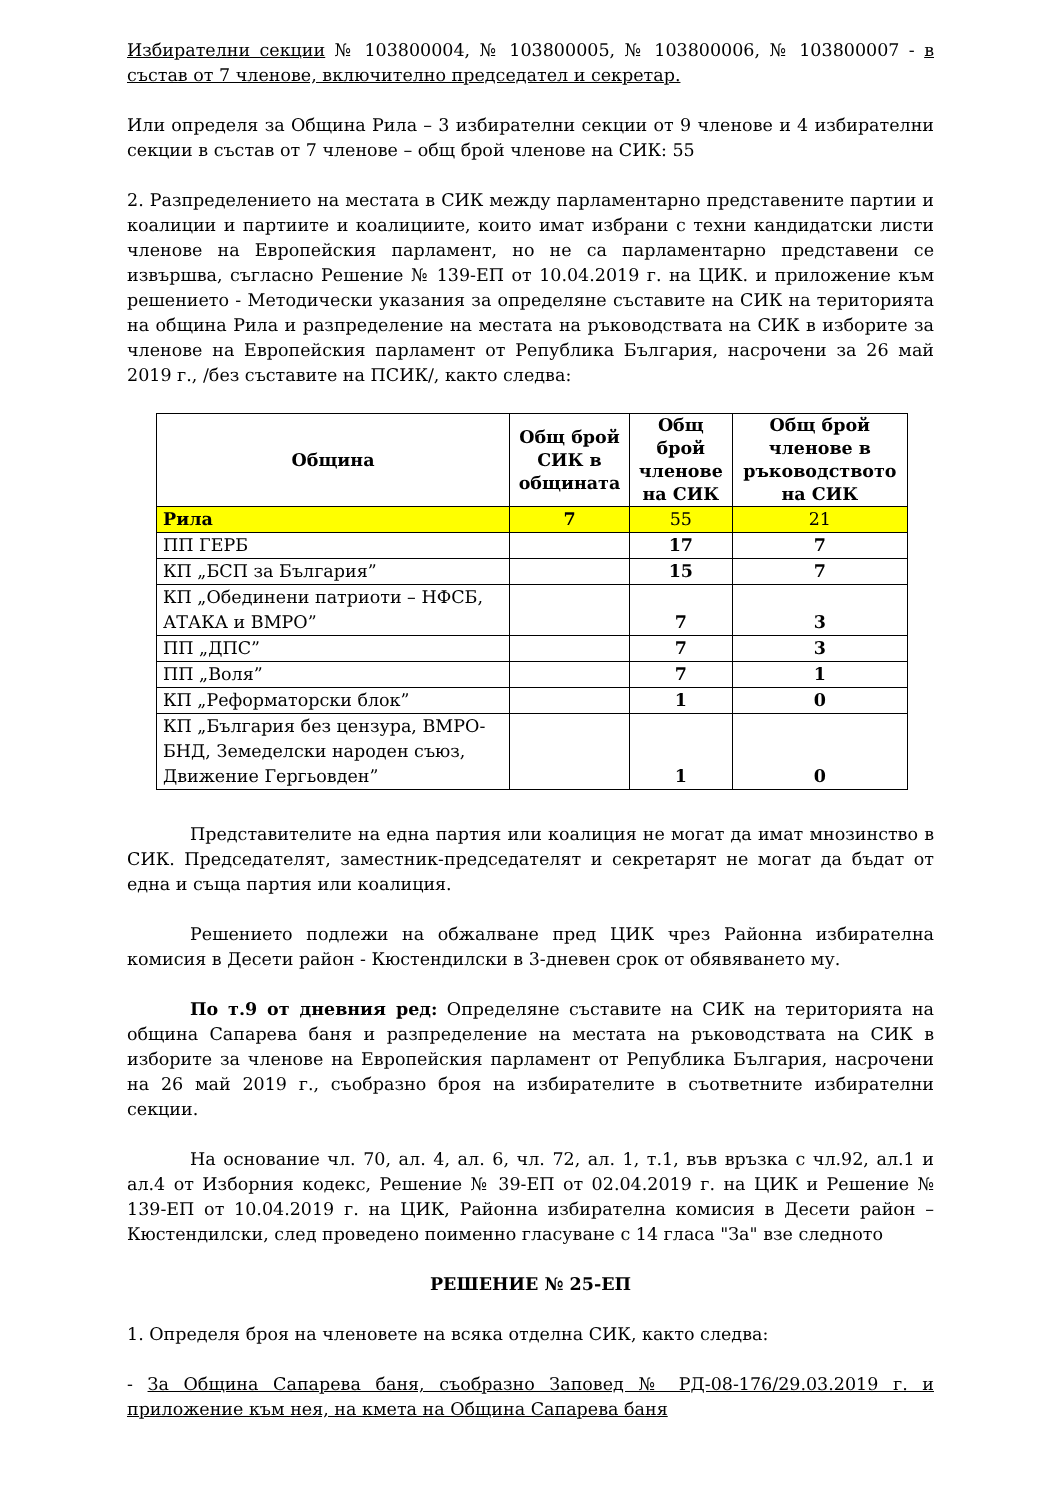Избирателни секции № 103800004, № 103800005, № 103800006, № 103800007 - в състав от 7 членове, включително председател и секретар.
Или определя за Община Рила – 3 избирателни секции от 9 членове и 4 избирателни секции в състав от 7 членове – общ брой членове на СИК: 55
2. Разпределението на местата в СИК между парламентарно представените партии и коалиции и партиите и коалициите, които имат избрани с техни кандидатски листи членове на Европейския парламент, но не са парламентарно представени се извършва, съгласно Решение № 139-ЕП от 10.04.2019 г. на ЦИК. и приложение към решението - Методически указания за определяне съставите на СИК на територията на община Рила и разпределение на местата на ръководствата на СИК в изборите за членове на Европейския парламент от Република България, насрочени за 26 май 2019 г., /без съставите на ПСИК/, както следва:
| Община | Общ брой СИК в общината | Общ брой членове на СИК | Общ брой членове в ръководството на СИК |
| --- | --- | --- | --- |
| Рила | 7 | 55 | 21 |
| ПП ГЕРБ | | 17 | 7 |
| КП „БСП за България” | | 15 | 7 |
| КП „Обединени патриоти – НФСБ, АТАКА и ВМРО” | | 7 | 3 |
| ПП „ДПС” | | 7 | 3 |
| ПП „Воля” | | 7 | 1 |
| КП „Реформаторски блок” | | 1 | 0 |
| КП „България без цензура, ВМРО-БНД, Земеделски народен съюз, Движение Гергьовден” | | 1 | 0 |
Представителите на една партия или коалиция не могат да имат мнозинство в СИК. Председателят, заместник-председателят и секретарят не могат да бъдат от една и съща партия или коалиция.
Решението подлежи на обжалване пред ЦИК чрез Районна избирателна комисия в Десети район - Кюстендилски в 3-дневен срок от обявяването му.
По т.9 от дневния ред: Определяне съставите на СИК на територията на община Сапарева баня и разпределение на местата на ръководствата на СИК в изборите за членове на Европейския парламент от Република България, насрочени на 26 май 2019 г., съобразно броя на избирателите в съответните избирателни секции.
На основание чл. 70, ал. 4, ал. 6, чл. 72, ал. 1, т.1, във връзка с чл.92, ал.1 и ал.4 от Изборния кодекс, Решение № 39-ЕП от 02.04.2019 г. на ЦИК и Решение № 139-ЕП от 10.04.2019 г. на ЦИК, Районна избирателна комисия в Десети район – Кюстендилски, след проведено поименно гласуване с 14 гласа "За" взе следното
РЕШЕНИЕ № 25-ЕП
1. Определя броя на членовете на всяка отделна СИК, както следва:
- За Община Сапарева баня, съобразно Заповед № РД-08-176/29.03.2019 г. и приложение към нея, на кмета на Община Сапарева баня